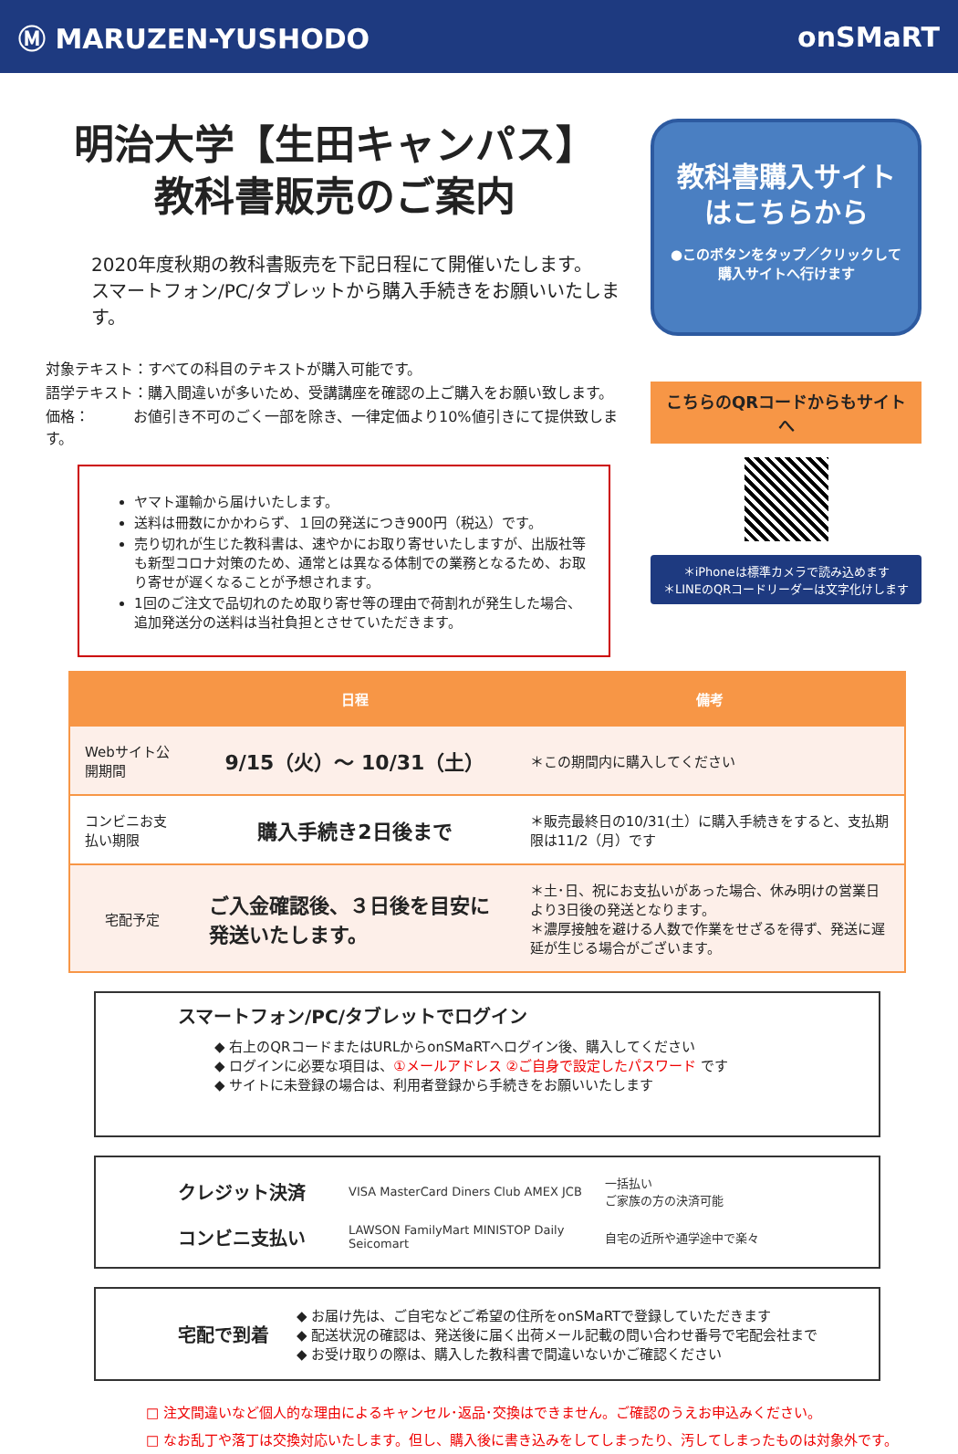Ⓜ MARUZEN-YUSHODO onSMaRT
明治大学【生田キャンパス】
教科書販売のご案内
2020年度秋期の教科書販売を下記日程にて開催いたします。
スマートフォン/PC/タブレットから購入手続きをお願いいたします。
対象テキスト：すべての科目のテキストが購入可能です。
語学テキスト：購入間違いが多いため、受講講座を確認の上ご購入をお願い致します。
価格：　　　お値引き不可のごく一部を除き、一律定価より10%値引きにて提供致します。
ヤマト運輸から届けいたします。
送料は冊数にかかわらず、１回の発送につき900円（税込）です。
売り切れが生じた教科書は、速やかにお取り寄せいたしますが、出版社等も新型コロナ対策のため、通常とは異なる体制での業務となるため、お取り寄せが遅くなることが予想されます。
1回のご注文で品切れのため取り寄せ等の理由で荷割れが発生した場合、追加発送分の送料は当社負担とさせていただきます。
教科書購入サイト
はこちらから
●このボタンをタップ／クリックして
購入サイトへ行けます
こちらのQRコードからもサイトへ
＊iPhoneは標準カメラで読み込めます
＊LINEのQRコードリーダーは文字化けします
| | 日程 | 備考 |
| --- | --- | --- |
| Webサイト公開期間 | 9/15（火）～ 10/31（土） | ＊この期間内に購入してください |
| コンビニお支払い期限 | 購入手続き2日後まで | ＊販売最終日の10/31(土）に購入手続きをすると、支払期限は11/2（月）です |
| 宅配予定 | ご入金確認後、３日後を目安に発送いたします。 | ＊土･日、祝にお支払いがあった場合、休み明けの営業日より3日後の発送となります。 ＊濃厚接触を避ける人数で作業をせざるを得ず、発送に遅延が生じる場合がございます。 |
スマートフォン/PC/タブレットでログイン
◆ 右上のQRコードまたはURLからonSMaRTへログイン後、購入してください
◆ ログインに必要な項目は、①メールアドレス ②ご自身で設定したパスワード です
◆ サイトに未登録の場合は、利用者登録から手続きをお願いいたします
クレジット決済 VISA MasterCard Diners Club AMEX JCB 一括払い
ご家族の方の決済可能
コンビニ支払い LAWSON FamilyMart MINISTOP Daily Seicomart 自宅の近所や通学途中で楽々
宅配で到着
◆ お届け先は、ご自宅などご希望の住所をonSMaRTで登録していただきます
◆ 配送状況の確認は、発送後に届く出荷メール記載の問い合わせ番号で宅配会社まで
◆ お受け取りの際は、購入した教科書で間違いないかご確認ください
□ 注文間違いなど個人的な理由によるキャンセル･返品･交換はできません。ご確認のうえお申込みください。
□ なお乱丁や落丁は交換対応いたします。但し、購入後に書き込みをしてしまったり、汚してしまったものは対象外です。